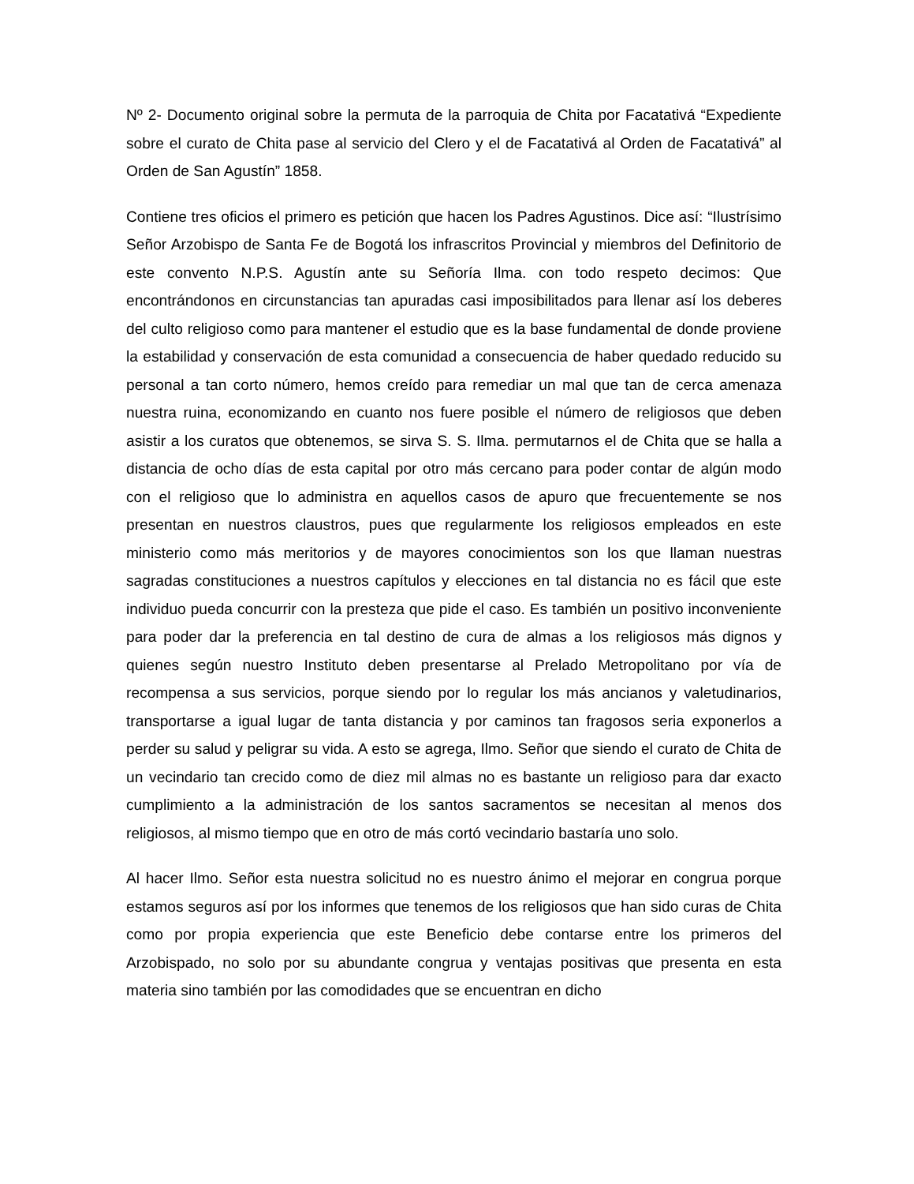Nº 2- Documento original sobre la permuta de la parroquia de Chita por Facatativá “Expediente sobre el curato de Chita pase al servicio del Clero y el de Facatativá al Orden de Facatativá” al Orden de San Agustín” 1858.
Contiene tres oficios el primero es petición que hacen los Padres Agustinos. Dice así: “Ilustrísimo Señor Arzobispo de Santa Fe de Bogotá los infrascritos Provincial y miembros del Definitorio de este convento N.P.S. Agustín ante su Señoría Ilma. con todo respeto decimos: Que encontrándonos en circunstancias tan apuradas casi imposibilitados para llenar así los deberes del culto religioso como para mantener el estudio que es la base fundamental de donde proviene la estabilidad y conservación de esta comunidad a consecuencia de haber quedado reducido su personal a tan corto número, hemos creído para remediar un mal que tan de cerca amenaza nuestra ruina, economizando en cuanto nos fuere posible el número de religiosos que deben asistir a los curatos que obtenemos, se sirva S. S. Ilma. permutarnos el de Chita que se halla a distancia de ocho días de esta capital por otro más cercano para poder contar de algún modo con el religioso que lo administra en aquellos casos de apuro que frecuentemente se nos presentan en nuestros claustros, pues que regularmente los religiosos empleados en este ministerio como más meritorios y de mayores conocimientos son los que llaman nuestras sagradas constituciones a nuestros capítulos y elecciones en tal distancia no es fácil que este individuo pueda concurrir con la presteza que pide el caso. Es también un positivo inconveniente para poder dar la preferencia en tal destino de cura de almas a los religiosos más dignos y quienes según nuestro Instituto deben presentarse al Prelado Metropolitano por vía de recompensa a sus servicios, porque siendo por lo regular los más ancianos y valetudinarios, transportarse a igual lugar de tanta distancia y por caminos tan fragosos seria exponerlos a perder su salud y peligrar su vida. A esto se agrega, Ilmo. Señor que siendo el curato de Chita de un vecindario tan crecido como de diez mil almas no es bastante un religioso para dar exacto cumplimiento a la administración de los santos sacramentos se necesitan al menos dos religiosos, al mismo tiempo que en otro de más cortó vecindario bastaría uno solo.
Al hacer Ilmo. Señor esta nuestra solicitud no es nuestro ánimo el mejorar en congrua porque estamos seguros así por los informes que tenemos de los religiosos que han sido curas de Chita como por propia experiencia que este Beneficio debe contarse entre los primeros del Arzobispado, no solo por su abundante congrua y ventajas positivas que presenta en esta materia sino también por las comodidades que se encuentran en dicho